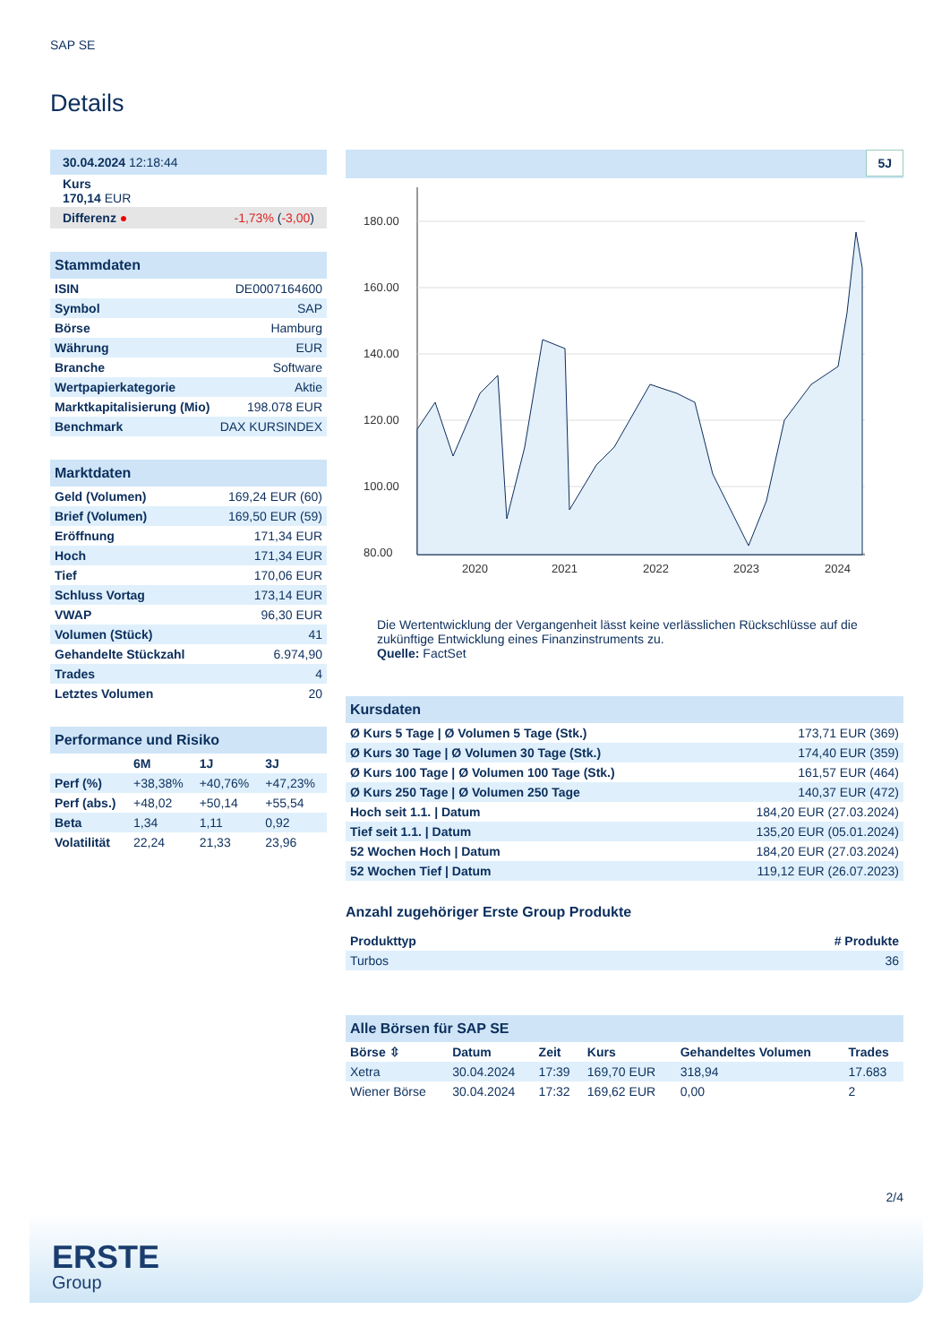SAP SE
Details
| 30.04.2024 12:18:44 |
| Kurs 170,14 EUR |
| Differenz ● -1,73% ( -3,00 ) |
| Stammdaten | |
| ISIN | DE0007164600 |
| Symbol | SAP |
| Börse | Hamburg |
| Währung | EUR |
| Branche | Software |
| Wertpapierkategorie | Aktie |
| Marktkapitalisierung (Mio) | 198.078 EUR |
| Benchmark | DAX KURSINDEX |
| Marktdaten | |
| Geld (Volumen) | 169,24 EUR (60) |
| Brief (Volumen) | 169,50 EUR (59) |
| Eröffnung | 171,34 EUR |
| Hoch | 171,34 EUR |
| Tief | 170,06 EUR |
| Schluss Vortag | 173,14 EUR |
| VWAP | 96,30 EUR |
| Volumen (Stück) | 41 |
| Gehandelte Stückzahl | 6.974,90 |
| Trades | 4 |
| Letztes Volumen | 20 |
| Performance und Risiko | | | |
| | 6M | 1J | 3J |
| Perf (%) | +38,38% | +40,76% | +47,23% |
| Perf (abs.) | +48,02 | +50,14 | +55,54 |
| Beta | 1,34 | 1,11 | 0,92 |
| Volatilität | 22,24 | 21,33 | 23,96 |
5J
180.00
160.00
140.00
120.00
100.00
80.00
2020
2021
2022
2023
2024
Die Wertentwicklung der Vergangenheit lässt keine verlässlichen Rückschlüsse auf die zukünftige Entwicklung eines Finanzinstruments zu.
Quelle: FactSet
| Kursdaten | |
| Ø Kurs 5 Tage / Ø Volumen 5 Tage (Stk.) | 173,71 EUR (369) |
| Ø Kurs 30 Tage / Ø Volumen 30 Tage (Stk.) | 174,40 EUR (359) |
| Ø Kurs 100 Tage / Ø Volumen 100 Tage (Stk.) | 161,57 EUR (464) |
| Ø Kurs 250 Tage / Ø Volumen 250 Tage | 140,37 EUR (472) |
| Hoch seit 1.1. / Datum | 184,20 EUR (27.03.2024) |
| Tief seit 1.1. / Datum | 135,20 EUR (05.01.2024) |
| 52 Wochen Hoch / Datum | 184,20 EUR (27.03.2024) |
| 52 Wochen Tief / Datum | 119,12 EUR (26.07.2023) |
Anzahl zugehöriger Erste Group Produkte
| Produkttyp | # Produkte |
| --- | --- |
| Turbos | 36 |
| Alle Börsen für SAP SE | | | | | |
| Börse ⇳ | Datum | Zeit | Kurs | Gehandeltes Volumen | Trades |
| Xetra | 30.04.2024 | 17:39 | 169,70 EUR | 318,94 | 17.683 |
| Wiener Börse | 30.04.2024 | 17:32 | 169,62 EUR | 0,00 | 2 |
2/4
ERSTE
Group